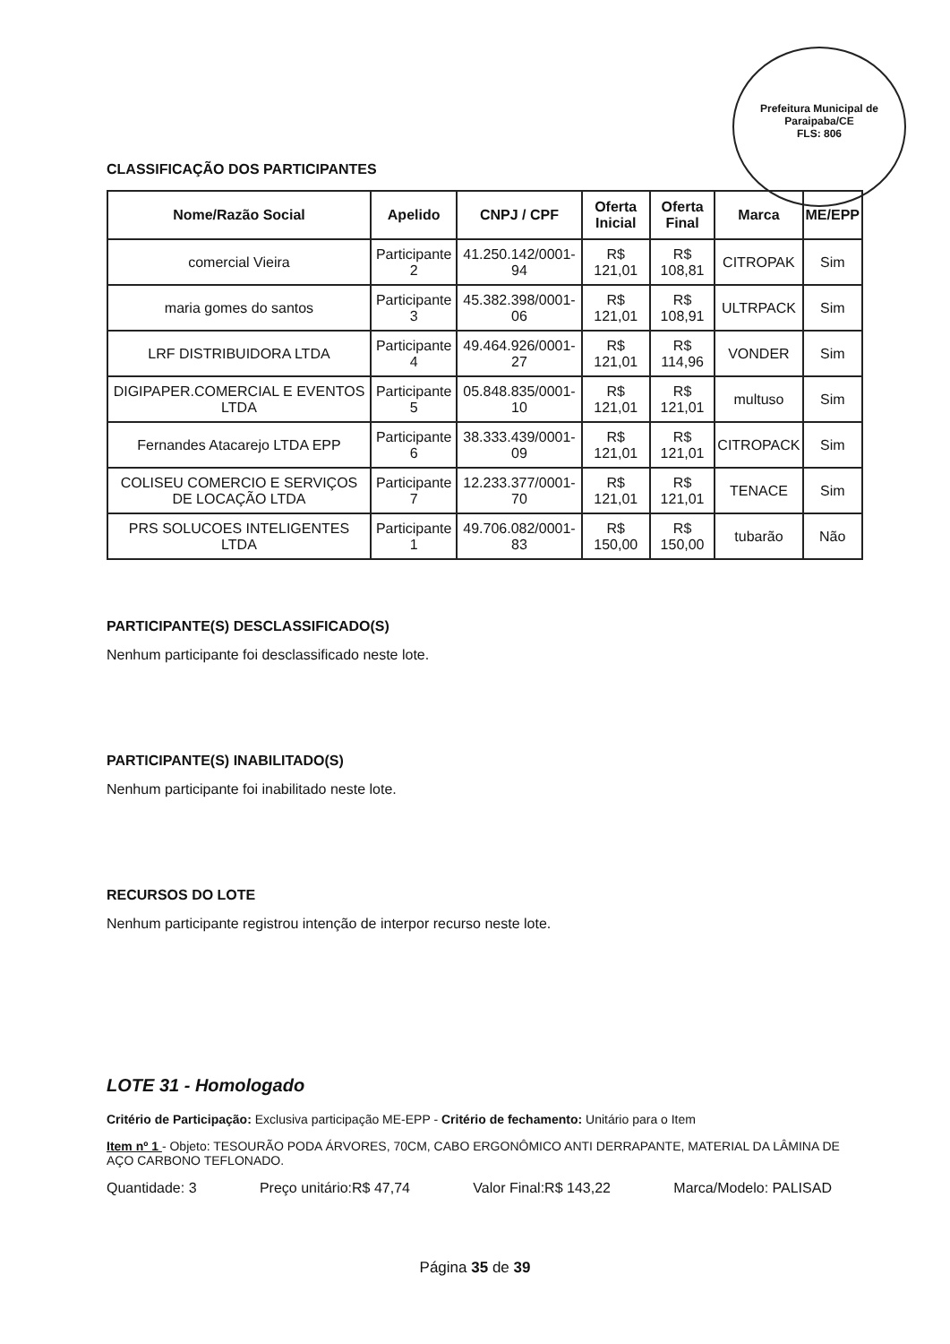Prefeitura Municipal de Paraipaba/CE
FLS: 806
CLASSIFICAÇÃO DOS PARTICIPANTES
| Nome/Razão Social | Apelido | CNPJ / CPF | Oferta Inicial | Oferta Final | Marca | ME/EPP |
| --- | --- | --- | --- | --- | --- | --- |
| comercial Vieira | Participante 2 | 41.250.142/0001-94 | R$ 121,01 | R$ 108,81 | CITROPAK | Sim |
| maria gomes do santos | Participante 3 | 45.382.398/0001-06 | R$ 121,01 | R$ 108,91 | ULTRPACK | Sim |
| LRF DISTRIBUIDORA LTDA | Participante 4 | 49.464.926/0001-27 | R$ 121,01 | R$ 114,96 | VONDER | Sim |
| DIGIPAPER.COMERCIAL E EVENTOS LTDA | Participante 5 | 05.848.835/0001-10 | R$ 121,01 | R$ 121,01 | multuso | Sim |
| Fernandes Atacarejo LTDA EPP | Participante 6 | 38.333.439/0001-09 | R$ 121,01 | R$ 121,01 | CITROPACK | Sim |
| COLISEU COMERCIO E SERVIÇOS DE LOCAÇÃO LTDA | Participante 7 | 12.233.377/0001-70 | R$ 121,01 | R$ 121,01 | TENACE | Sim |
| PRS SOLUCOES INTELIGENTES LTDA | Participante 1 | 49.706.082/0001-83 | R$ 150,00 | R$ 150,00 | tubarão | Não |
PARTICIPANTE(S) DESCLASSIFICADO(S)
Nenhum participante foi desclassificado neste lote.
PARTICIPANTE(S) INABILITADO(S)
Nenhum participante foi inabilitado neste lote.
RECURSOS DO LOTE
Nenhum participante registrou intenção de interpor recurso neste lote.
LOTE 31 - Homologado
Critério de Participação: Exclusiva participação ME-EPP - Critério de fechamento: Unitário para o Item
Item nº 1 - Objeto: TESOURÃO PODA ÁRVORES, 70CM, CABO ERGONÔMICO ANTI DERRAPANTE, MATERIAL DA LÂMINA DE AÇO CARBONO TEFLONADO.
Quantidade: 3 Preço unitário:R$ 47,74 Valor Final:R$ 143,22 Marca/Modelo: PALISAD
Página 35 de 39